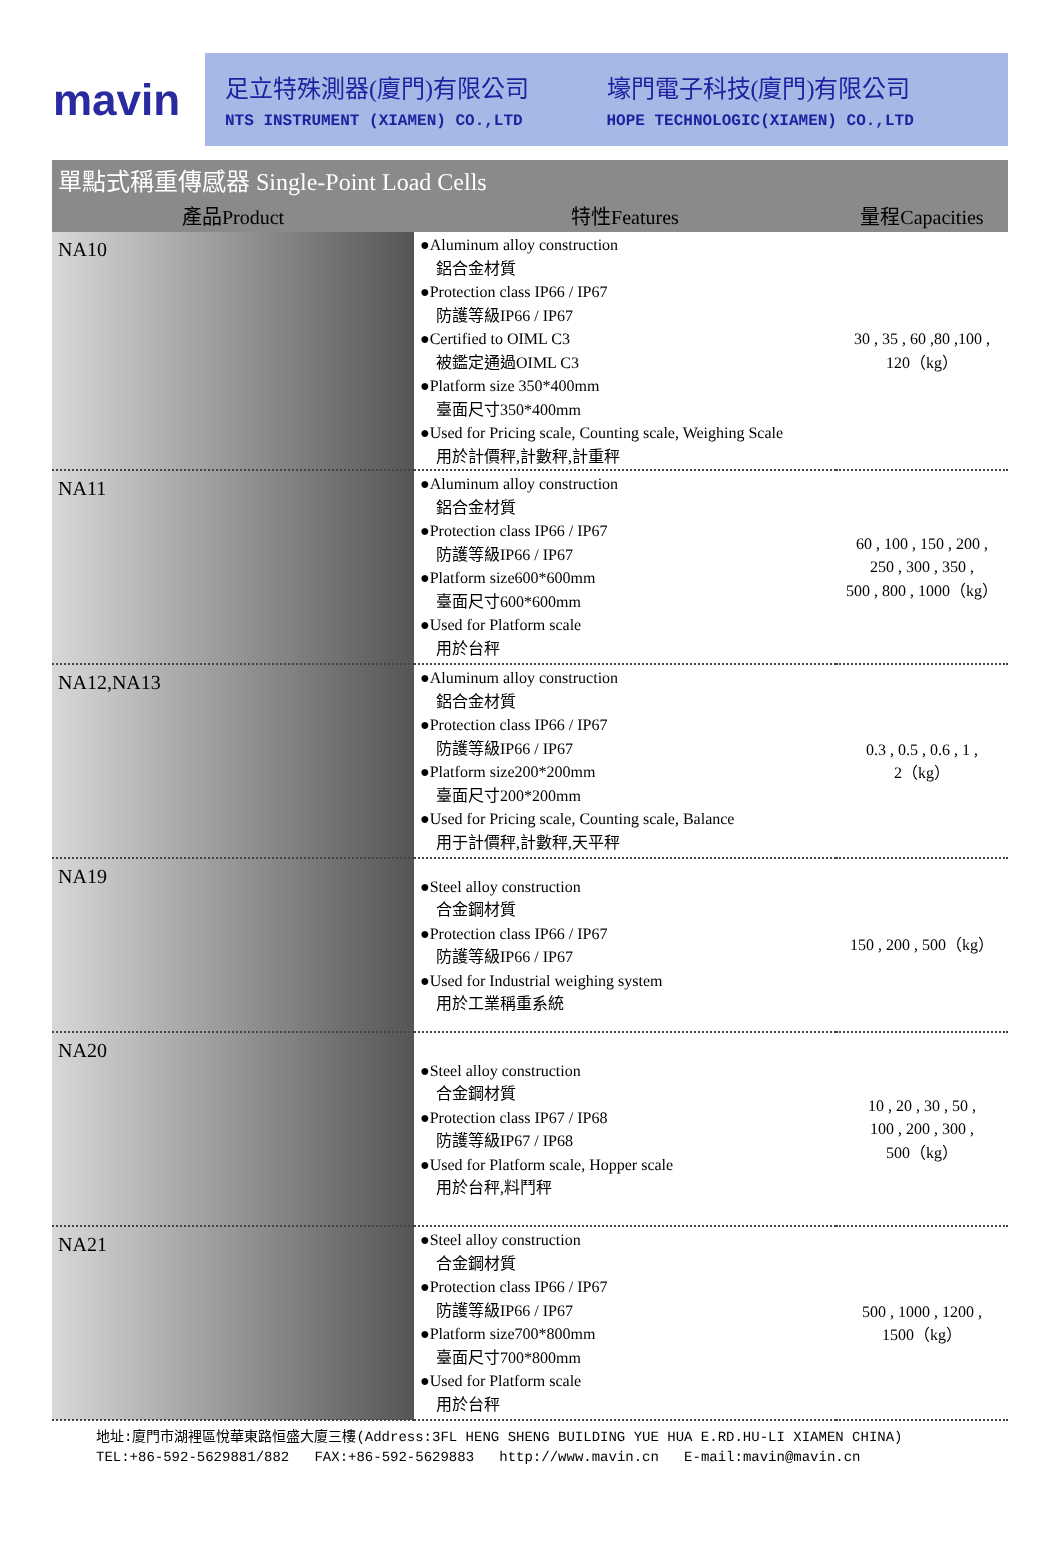mavin
足立特殊測器(廈門)有限公司
NTS INSTRUMENT (XIAMEN) CO.,LTD
壕門電子科技(廈門)有限公司
HOPE TECHNOLOGIC(XIAMEN) CO.,LTD
單點式稱重傳感器 Single-Point Load Cells
| 產品Product | 特性Features | 量程Capacities |
| --- | --- | --- |
| NA10 | ●Aluminum alloy construction 鋁合金材質 ●Protection class IP66 / IP67 防護等級IP66 / IP67 ●Certified to OIML C3 被鑑定通過OIML C3 ●Platform size 350*400mm 臺面尺寸350*400mm ●Used for Pricing scale, Counting scale, Weighing Scale 用於計價秤,計數秤,計重秤 | 30 , 35 , 60 ,80 ,100 , 120（kg） |
| NA11 | ●Aluminum alloy construction 鋁合金材質 ●Protection class IP66 / IP67 防護等級IP66 / IP67 ●Platform size600*600mm 臺面尺寸600*600mm ●Used for Platform scale 用於台秤 | 60 , 100 , 150 , 200 , 250 , 300 , 350 , 500 , 800 , 1000（kg） |
| NA12,NA13 | ●Aluminum alloy construction 鋁合金材質 ●Protection class IP66 / IP67 防護等級IP66 / IP67 ●Platform size200*200mm 臺面尺寸200*200mm ●Used for Pricing scale, Counting scale, Balance 用于計價秤,計數秤,天平秤 | 0.3 , 0.5 , 0.6 , 1 , 2（kg） |
| NA19 | ●Steel alloy construction 合金鋼材質 ●Protection class IP66 / IP67 防護等級IP66 / IP67 ●Used for Industrial weighing system 用於工業稱重系統 | 150 , 200 , 500（kg） |
| NA20 | ●Steel alloy construction 合金鋼材質 ●Protection class IP67 / IP68 防護等級IP67 / IP68 ●Used for Platform scale, Hopper scale 用於台秤,料鬥秤 | 10 , 20 , 30 , 50 , 100 , 200 , 300 , 500（kg） |
| NA21 | ●Steel alloy construction 合金鋼材質 ●Protection class IP66 / IP67 防護等級IP66 / IP67 ●Platform size700*800mm 臺面尺寸700*800mm ●Used for Platform scale 用於台秤 | 500 , 1000 , 1200 , 1500（kg） |
地址:廈門市湖裡區悅華東路恒盛大廈三樓(Address:3FL HENG SHENG BUILDING YUE HUA E.RD.HU-LI XIAMEN CHINA)
TEL:+86-592-5629881/882 FAX:+86-592-5629883 http://www.mavin.cn E-mail:mavin@mavin.cn